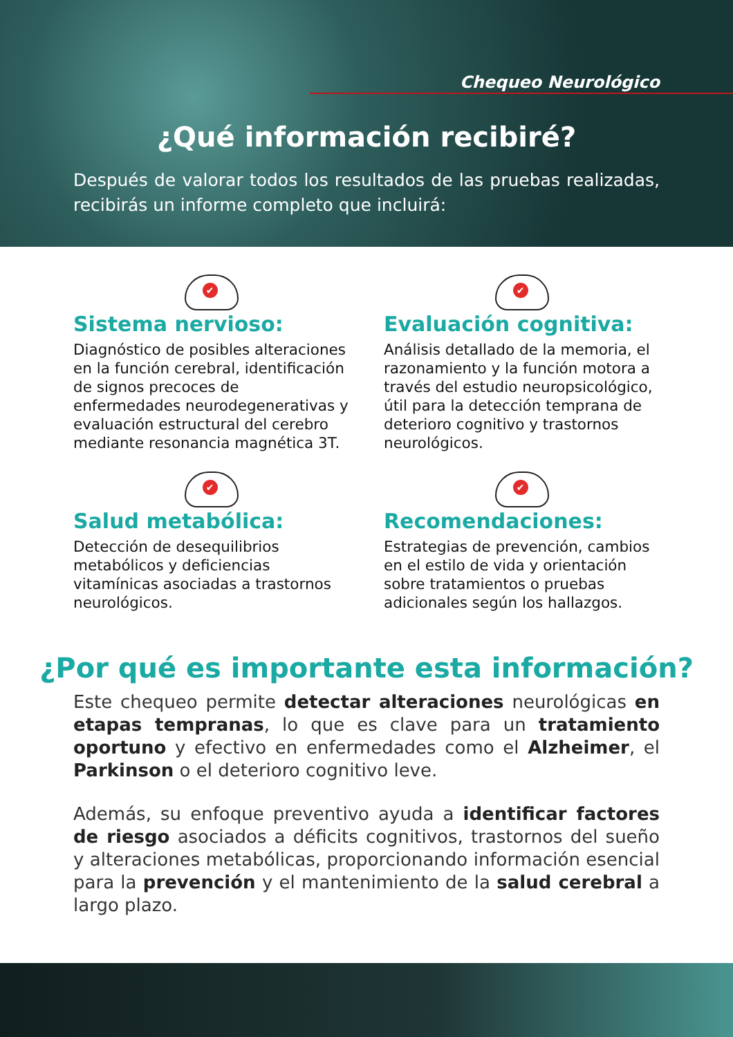Chequeo Neurológico
¿Qué información recibiré?
Después de valorar todos los resultados de las pruebas realizadas, recibirás un informe completo que incluirá:
✔
Sistema nervioso:
Diagnóstico de posibles alteraciones en la función cerebral, identificación de signos precoces de enfermedades neurodegenerativas y evaluación estructural del cerebro mediante resonancia magnética 3T.
✔
Evaluación cognitiva:
Análisis detallado de la memoria, el razonamiento y la función motora a través del estudio neuropsicológico, útil para la detección temprana de deterioro cognitivo y trastornos neurológicos.
✔
Salud metabólica:
Detección de desequilibrios metabólicos y deficiencias vitamínicas asociadas a trastornos neurológicos.
✔
Recomendaciones:
Estrategias de prevención, cambios en el estilo de vida y orientación sobre tratamientos o pruebas adicionales según los hallazgos.
¿Por qué es importante esta información?
Este chequeo permite detectar alteraciones neurológicas en etapas tempranas, lo que es clave para un tratamiento oportuno y efectivo en enfermedades como el Alzheimer, el Parkinson o el deterioro cognitivo leve.
Además, su enfoque preventivo ayuda a identificar factores de riesgo asociados a déficits cognitivos, trastornos del sueño y alteraciones metabólicas, proporcionando información esencial para la prevención y el mantenimiento de la salud cerebral a largo plazo.